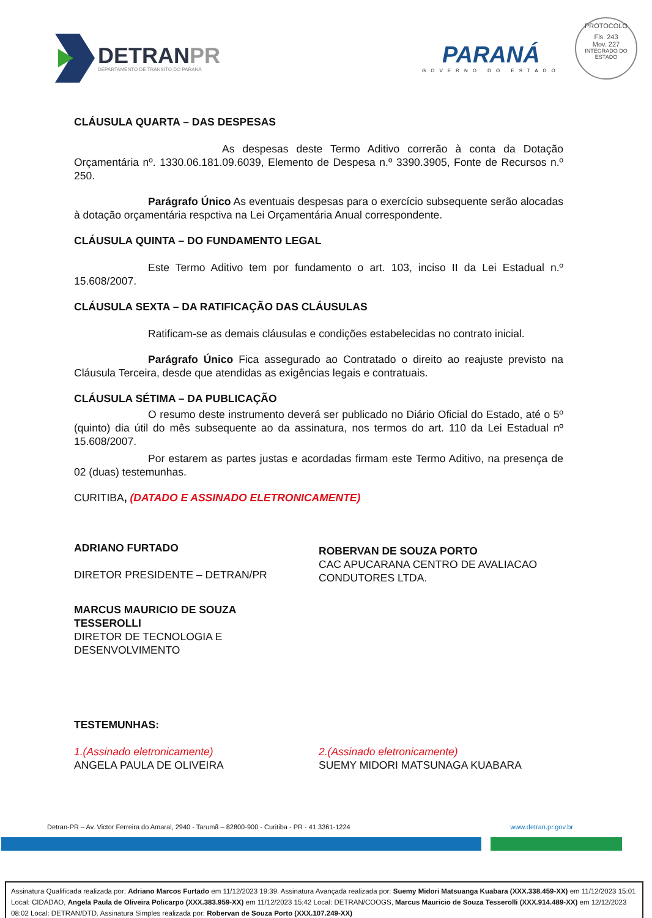DETRANPR
DEPARTAMENTO DE TRÂNSITO DO PARANÁ
PARANÁ
GOVERNO DO ESTADO
PROTOCOLO
Fls. 243
Mov. 227
INTEGRADO DO ESTADO
CLÁUSULA QUARTA – DAS DESPESAS
As despesas deste Termo Aditivo correrão à conta da Dotação Orçamentária nº. 1330.06.181.09.6039, Elemento de Despesa n.º 3390.3905, Fonte de Recursos n.º 250.
Parágrafo Único As eventuais despesas para o exercício subsequente serão alocadas à dotação orçamentária respctiva na Lei Orçamentária Anual correspondente.
CLÁUSULA QUINTA – DO FUNDAMENTO LEGAL
Este Termo Aditivo tem por fundamento o art. 103, inciso II da Lei Estadual n.º 15.608/2007.
CLÁUSULA SEXTA – DA RATIFICAÇÃO DAS CLÁUSULAS
Ratificam-se as demais cláusulas e condições estabelecidas no contrato inicial.
Parágrafo Único Fica assegurado ao Contratado o direito ao reajuste previsto na Cláusula Terceira, desde que atendidas as exigências legais e contratuais.
CLÁUSULA SÉTIMA – DA PUBLICAÇÃO
O resumo deste instrumento deverá ser publicado no Diário Oficial do Estado, até o 5º (quinto) dia útil do mês subsequente ao da assinatura, nos termos do art. 110 da Lei Estadual nº 15.608/2007.
Por estarem as partes justas e acordadas firmam este Termo Aditivo, na presença de 02 (duas) testemunhas.
CURITIBA, (DATADO E ASSINADO ELETRONICAMENTE)
ADRIANO FURTADO
DIRETOR PRESIDENTE – DETRAN/PR
ROBERVAN DE SOUZA PORTO
CAC APUCARANA CENTRO DE AVALIACAO CONDUTORES LTDA.
MARCUS MAURICIO DE SOUZA
TESSEROLLI
DIRETOR DE TECNOLOGIA E
DESENVOLVIMENTO
TESTEMUNHAS:
1.(Assinado eletronicamente)
ANGELA PAULA DE OLIVEIRA
2.(Assinado eletronicamente)
SUEMY MIDORI MATSUNAGA KUABARA
Detran-PR – Av. Victor Ferreira do Amaral, 2940 - Tarumã – 82800-900 - Curitiba - PR - 41 3361-1224 www.detran.pr.gov.br
Assinatura Qualificada realizada por: Adriano Marcos Furtado em 11/12/2023 19:39. Assinatura Avançada realizada por: Suemy Midori Matsuanga Kuabara (XXX.338.459-XX) em 11/12/2023 15:01 Local: CIDADAO, Angela Paula de Oliveira Policarpo (XXX.383.959-XX) em 11/12/2023 15:42 Local: DETRAN/COOGS, Marcus Mauricio de Souza Tesserolli (XXX.914.489-XX) em 12/12/2023 08:02 Local: DETRAN/DTD. Assinatura Simples realizada por: Robervan de Souza Porto (XXX.107.249-XX)